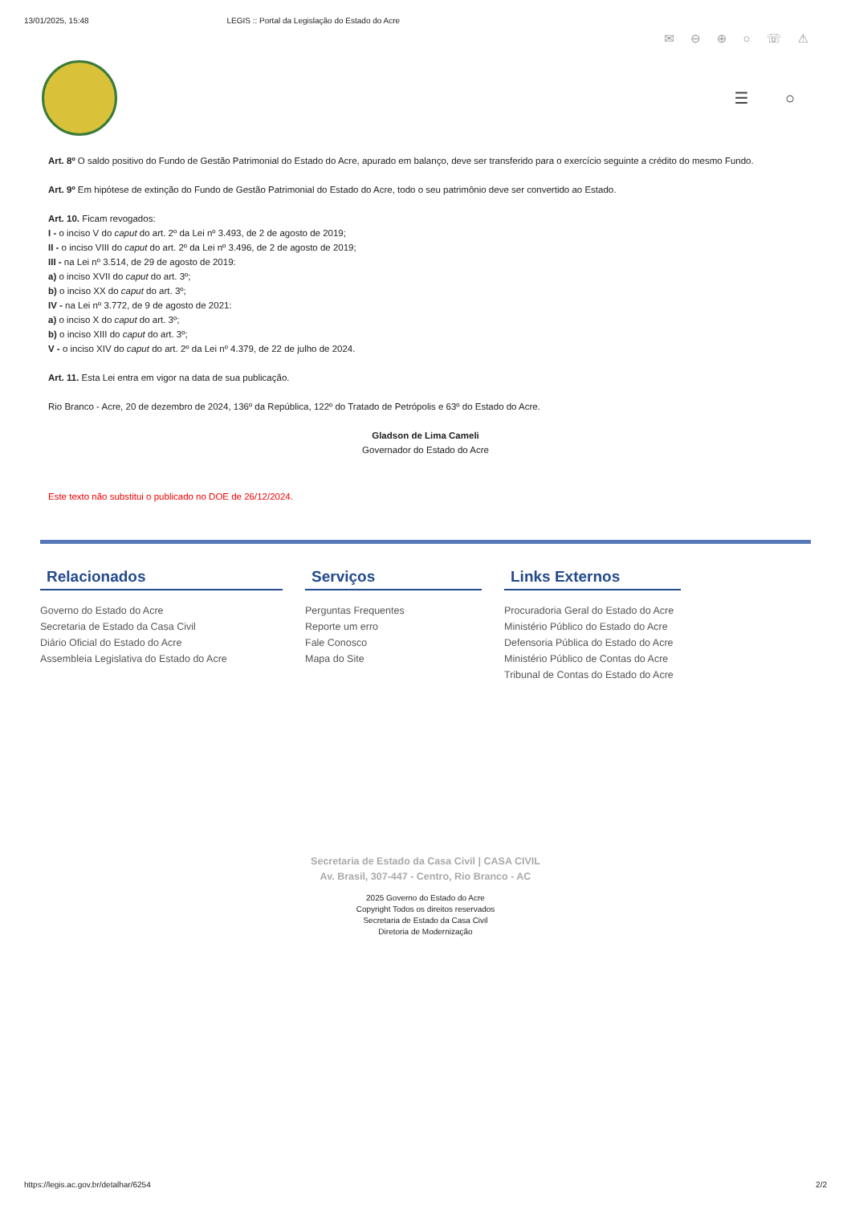13/01/2025, 15:48 LEGIS :: Portal da Legislação do Estado do Acre
✉ ⊖ ⊕ ○ ☏ ⚠
☰ ○
Art. 8º O saldo positivo do Fundo de Gestão Patrimonial do Estado do Acre, apurado em balanço, deve ser transferido para o exercício seguinte a crédito do mesmo Fundo.
Art. 9º Em hipótese de extinção do Fundo de Gestão Patrimonial do Estado do Acre, todo o seu patrimônio deve ser convertido ao Estado.
Art. 10. Ficam revogados:
I - o inciso V do caput do art. 2º da Lei nº 3.493, de 2 de agosto de 2019;
II - o inciso VIII do caput do art. 2º da Lei nº 3.496, de 2 de agosto de 2019;
III - na Lei nº 3.514, de 29 de agosto de 2019:
a) o inciso XVII do caput do art. 3º;
b) o inciso XX do caput do art. 3º;
IV - na Lei nº 3.772, de 9 de agosto de 2021:
a) o inciso X do caput do art. 3º;
b) o inciso XIII do caput do art. 3º;
V - o inciso XIV do caput do art. 2º da Lei nº 4.379, de 22 de julho de 2024.
Art. 11. Esta Lei entra em vigor na data de sua publicação.
Rio Branco - Acre, 20 de dezembro de 2024, 136º da República, 122º do Tratado de Petrópolis e 63º do Estado do Acre.
Gladson de Lima Cameli
Governador do Estado do Acre
Este texto não substitui o publicado no DOE de 26/12/2024.
Relacionados
Governo do Estado do Acre
Secretaria de Estado da Casa Civil
Diário Oficial do Estado do Acre
Assembleia Legislativa do Estado do Acre
Serviços
Perguntas Frequentes
Reporte um erro
Fale Conosco
Mapa do Site
Links Externos
Procuradoria Geral do Estado do Acre
Ministério Público do Estado do Acre
Defensoria Pública do Estado do Acre
Ministério Público de Contas do Acre
Tribunal de Contas do Estado do Acre
Secretaria de Estado da Casa Civil | CASA CIVIL
Av. Brasil, 307-447 - Centro, Rio Branco - AC
2025 Governo do Estado do Acre
Copyright Todos os direitos reservados
Secretaria de Estado da Casa Civil
Diretoria de Modernização
https://legis.ac.gov.br/detalhar/6254 2/2